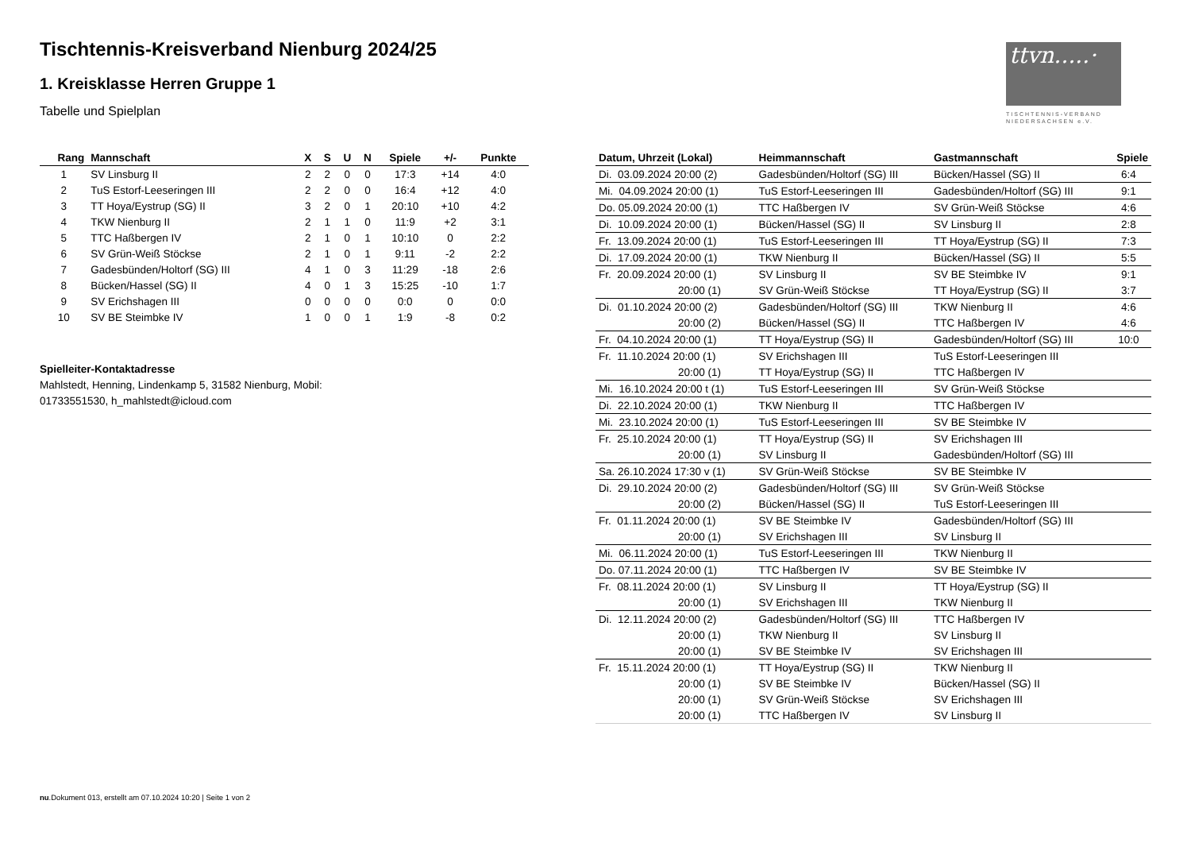Tischtennis-Kreisverband Nienburg 2024/25
1. Kreisklasse Herren Gruppe 1
Tabelle und Spielplan
ttvn.....·
TISCHTENNIS-VERBAND
NIEDERSACHSEN e.V.
| Rang | Mannschaft | X | S | U | N | Spiele | +/- | Punkte |
| --- | --- | --- | --- | --- | --- | --- | --- | --- |
| 1 | SV Linsburg II | 2 | 2 | 0 | 0 | 17:3 | +14 | 4:0 |
| 2 | TuS Estorf-Leeseringen III | 2 | 2 | 0 | 0 | 16:4 | +12 | 4:0 |
| 3 | TT Hoya/Eystrup (SG) II | 3 | 2 | 0 | 1 | 20:10 | +10 | 4:2 |
| 4 | TKW Nienburg II | 2 | 1 | 1 | 0 | 11:9 | +2 | 3:1 |
| 5 | TTC Haßbergen IV | 2 | 1 | 0 | 1 | 10:10 | 0 | 2:2 |
| 6 | SV Grün-Weiß Stöckse | 2 | 1 | 0 | 1 | 9:11 | -2 | 2:2 |
| 7 | Gadesbünden/Holtorf (SG) III | 4 | 1 | 0 | 3 | 11:29 | -18 | 2:6 |
| 8 | Bücken/Hassel (SG) II | 4 | 0 | 1 | 3 | 15:25 | -10 | 1:7 |
| 9 | SV Erichshagen III | 0 | 0 | 0 | 0 | 0:0 | 0 | 0:0 |
| 10 | SV BE Steimbke IV | 1 | 0 | 0 | 1 | 1:9 | -8 | 0:2 |
Spielleiter-Kontaktadresse
Mahlstedt, Henning, Lindenkamp 5, 31582 Nienburg, Mobil:
01733551530, h_mahlstedt@icloud.com
| Datum, Uhrzeit (Lokal) | Heimmannschaft | Gastmannschaft | Spiele |
| --- | --- | --- | --- |
| Di. 03.09.2024 20:00 (2) | Gadesbünden/Holtorf (SG) III | Bücken/Hassel (SG) II | 6:4 |
| Mi. 04.09.2024 20:00 (1) | TuS Estorf-Leeseringen III | Gadesbünden/Holtorf (SG) III | 9:1 |
| Do. 05.09.2024 20:00 (1) | TTC Haßbergen IV | SV Grün-Weiß Stöckse | 4:6 |
| Di. 10.09.2024 20:00 (1) | Bücken/Hassel (SG) II | SV Linsburg II | 2:8 |
| Fr. 13.09.2024 20:00 (1) | TuS Estorf-Leeseringen III | TT Hoya/Eystrup (SG) II | 7:3 |
| Di. 17.09.2024 20:00 (1) | TKW Nienburg II | Bücken/Hassel (SG) II | 5:5 |
| Fr. 20.09.2024 20:00 (1) | SV Linsburg II | SV BE Steimbke IV | 9:1 |
| 20:00 (1) | SV Grün-Weiß Stöckse | TT Hoya/Eystrup (SG) II | 3:7 |
| Di. 01.10.2024 20:00 (2) | Gadesbünden/Holtorf (SG) III | TKW Nienburg II | 4:6 |
| 20:00 (2) | Bücken/Hassel (SG) II | TTC Haßbergen IV | 4:6 |
| Fr. 04.10.2024 20:00 (1) | TT Hoya/Eystrup (SG) II | Gadesbünden/Holtorf (SG) III | 10:0 |
| Fr. 11.10.2024 20:00 (1) | SV Erichshagen III | TuS Estorf-Leeseringen III | |
| 20:00 (1) | TT Hoya/Eystrup (SG) II | TTC Haßbergen IV | |
| Mi. 16.10.2024 20:00 t (1) | TuS Estorf-Leeseringen III | SV Grün-Weiß Stöckse | |
| Di. 22.10.2024 20:00 (1) | TKW Nienburg II | TTC Haßbergen IV | |
| Mi. 23.10.2024 20:00 (1) | TuS Estorf-Leeseringen III | SV BE Steimbke IV | |
| Fr. 25.10.2024 20:00 (1) | TT Hoya/Eystrup (SG) II | SV Erichshagen III | |
| 20:00 (1) | SV Linsburg II | Gadesbünden/Holtorf (SG) III | |
| Sa. 26.10.2024 17:30 v (1) | SV Grün-Weiß Stöckse | SV BE Steimbke IV | |
| Di. 29.10.2024 20:00 (2) | Gadesbünden/Holtorf (SG) III | SV Grün-Weiß Stöckse | |
| 20:00 (2) | Bücken/Hassel (SG) II | TuS Estorf-Leeseringen III | |
| Fr. 01.11.2024 20:00 (1) | SV BE Steimbke IV | Gadesbünden/Holtorf (SG) III | |
| 20:00 (1) | SV Erichshagen III | SV Linsburg II | |
| Mi. 06.11.2024 20:00 (1) | TuS Estorf-Leeseringen III | TKW Nienburg II | |
| Do. 07.11.2024 20:00 (1) | TTC Haßbergen IV | SV BE Steimbke IV | |
| Fr. 08.11.2024 20:00 (1) | SV Linsburg II | TT Hoya/Eystrup (SG) II | |
| 20:00 (1) | SV Erichshagen III | TKW Nienburg II | |
| Di. 12.11.2024 20:00 (2) | Gadesbünden/Holtorf (SG) III | TTC Haßbergen IV | |
| 20:00 (1) | TKW Nienburg II | SV Linsburg II | |
| 20:00 (1) | SV BE Steimbke IV | SV Erichshagen III | |
| Fr. 15.11.2024 20:00 (1) | TT Hoya/Eystrup (SG) II | TKW Nienburg II | |
| 20:00 (1) | SV BE Steimbke IV | Bücken/Hassel (SG) II | |
| 20:00 (1) | SV Grün-Weiß Stöckse | SV Erichshagen III | |
| 20:00 (1) | TTC Haßbergen IV | SV Linsburg II | |
nu.Dokument 013, erstellt am 07.10.2024 10:20 | Seite 1 von 2